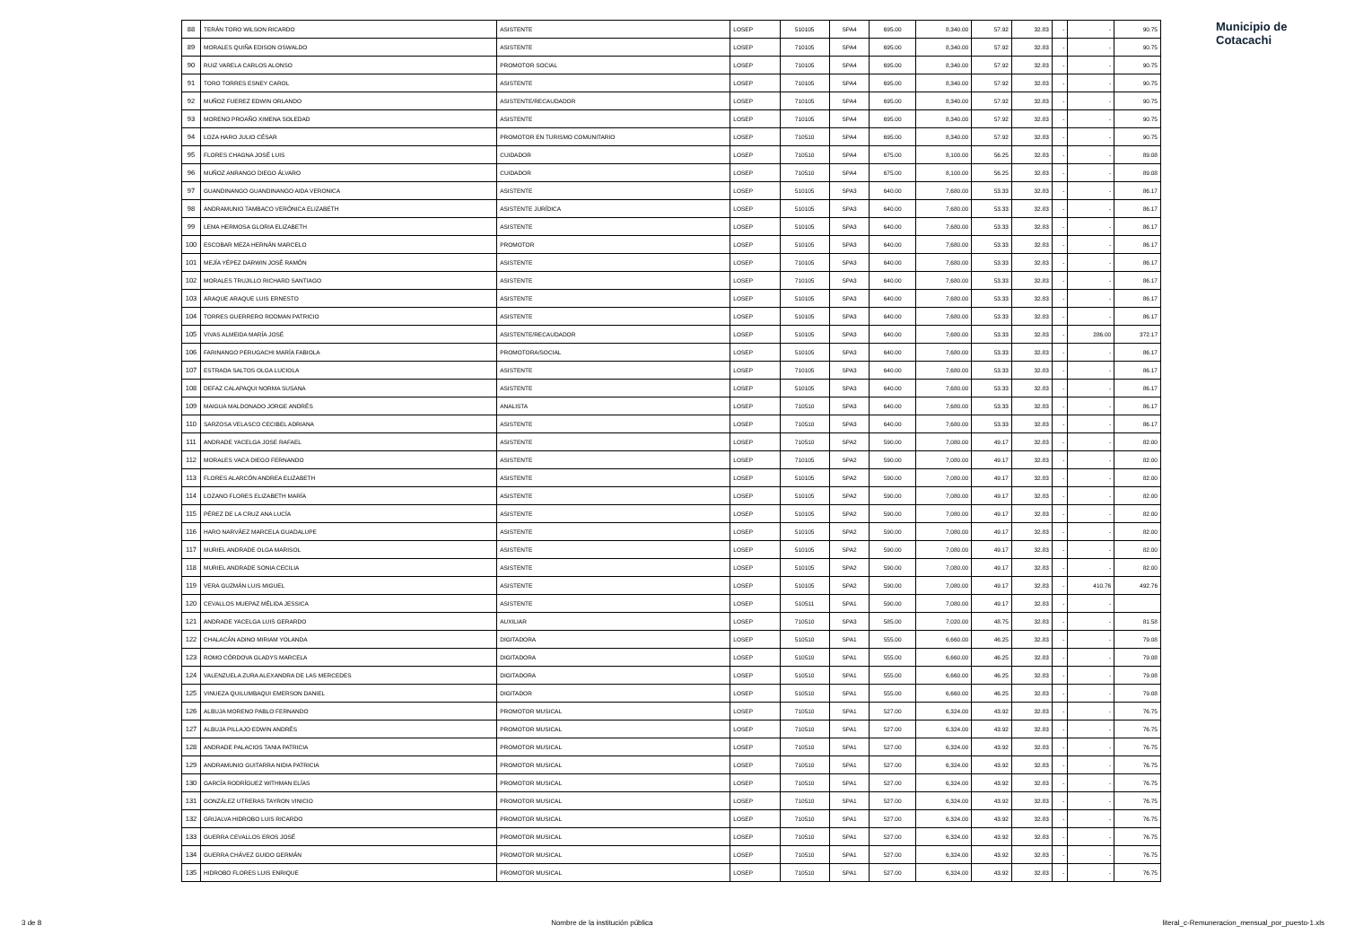| 88 | TERÁN TORO WILSON RICARDO | ASISTENTE | LOSEP | 510105 | SPA4 | 695.00 | 8,340.00 | 57.92 | 32.83 | - | - | 90.75 |
| 89 | MORALES QUIÑA EDISON OSWALDO | ASISTENTE | LOSEP | 710105 | SPA4 | 695.00 | 8,340.00 | 57.92 | 32.83 | - | - | 90.75 |
| 90 | RUIZ VARELA CARLOS ALONSO | PROMOTOR SOCIAL | LOSEP | 710105 | SPA4 | 695.00 | 8,340.00 | 57.92 | 32.83 | - | - | 90.75 |
| 91 | TORO TORRES ESNEY CAROL | ASISTENTE | LOSEP | 710105 | SPA4 | 695.00 | 8,340.00 | 57.92 | 32.83 | - | - | 90.75 |
| 92 | MUÑOZ FUEREZ EDWIN ORLANDO | ASISTENTE/RECAUDADOR | LOSEP | 710105 | SPA4 | 695.00 | 8,340.00 | 57.92 | 32.83 | - | - | 90.75 |
| 93 | MORENO PROAÑO XIMENA SOLEDAD | ASISTENTE | LOSEP | 710105 | SPA4 | 695.00 | 8,340.00 | 57.92 | 32.83 | - | - | 90.75 |
| 94 | LOZA HARO JULIO CÉSAR | PROMOTOR EN TURISMO COMUNITARIO | LOSEP | 710510 | SPA4 | 695.00 | 8,340.00 | 57.92 | 32.83 | - | - | 90.75 |
| 95 | FLORES CHAGNA JOSÉ LUIS | CUIDADOR | LOSEP | 710510 | SPA4 | 675.00 | 8,100.00 | 56.25 | 32.83 | - | - | 89.08 |
| 96 | MUÑOZ ANRANGO DIEGO ÁLVARO | CUIDADOR | LOSEP | 710510 | SPA4 | 675.00 | 8,100.00 | 56.25 | 32.83 | - | - | 89.08 |
| 97 | GUANDINANGO GUANDINANGO AIDA VERONICA | ASISTENTE | LOSEP | 510105 | SPA3 | 640.00 | 7,680.00 | 53.33 | 32.83 | - | - | 86.17 |
| 98 | ANDRAMUNIO TAMBACO VERÓNICA ELIZABETH | ASISTENTE JURÍDICA | LOSEP | 510105 | SPA3 | 640.00 | 7,680.00 | 53.33 | 32.83 | - | - | 86.17 |
| 99 | LEMA HERMOSA GLORIA ELIZABETH | ASISTENTE | LOSEP | 510105 | SPA3 | 640.00 | 7,680.00 | 53.33 | 32.83 | - | - | 86.17 |
| 100 | ESCOBAR MEZA HERNÁN MARCELO | PROMOTOR | LOSEP | 510105 | SPA3 | 640.00 | 7,680.00 | 53.33 | 32.83 | - | - | 86.17 |
| 101 | MEJÍA YÉPEZ DARWIN JOSÉ RAMÓN | ASISTENTE | LOSEP | 710105 | SPA3 | 640.00 | 7,680.00 | 53.33 | 32.83 | - | - | 86.17 |
| 102 | MORALES TRUJILLO RICHARD SANTIAGO | ASISTENTE | LOSEP | 710105 | SPA3 | 640.00 | 7,680.00 | 53.33 | 32.83 | - | - | 86.17 |
| 103 | ARAQUE ARAQUE LUIS ERNESTO | ASISTENTE | LOSEP | 510105 | SPA3 | 640.00 | 7,680.00 | 53.33 | 32.83 | - | - | 86.17 |
| 104 | TORRES GUERRERO RODMAN PATRICIO | ASISTENTE | LOSEP | 510105 | SPA3 | 640.00 | 7,680.00 | 53.33 | 32.83 | - | - | 86.17 |
| 105 | VIVAS ALMEIDA MARÍA JOSÉ | ASISTENTE/RECAUDADOR | LOSEP | 510105 | SPA3 | 640.00 | 7,680.00 | 53.33 | 32.83 | - | 286.00 | 372.17 |
| 106 | FARINANGO PERUGACHI MARÍA FABIOLA | PROMOTORA/SOCIAL | LOSEP | 510105 | SPA3 | 640.00 | 7,680.00 | 53.33 | 32.83 | - | - | 86.17 |
| 107 | ESTRADA SALTOS OLGA LUCIOLA | ASISTENTE | LOSEP | 710105 | SPA3 | 640.00 | 7,680.00 | 53.33 | 32.83 | - | - | 86.17 |
| 108 | DEFAZ CALAPAQUI NORMA SUSANA | ASISTENTE | LOSEP | 510105 | SPA3 | 640.00 | 7,680.00 | 53.33 | 32.83 | - | - | 86.17 |
| 109 | MAIGUA MALDONADO JORGE ANDRÉS | ANALISTA | LOSEP | 710510 | SPA3 | 640.00 | 7,680.00 | 53.33 | 32.83 | - | - | 86.17 |
| 110 | SARZOSA VELASCO CECIBEL ADRIANA | ASISTENTE | LOSEP | 710510 | SPA3 | 640.00 | 7,680.00 | 53.33 | 32.83 | - | - | 86.17 |
| 111 | ANDRADE YACELGA JOSE RAFAEL | ASISTENTE | LOSEP | 710510 | SPA2 | 590.00 | 7,080.00 | 49.17 | 32.83 | - | - | 82.00 |
| 112 | MORALES VACA DIEGO FERNANDO | ASISTENTE | LOSEP | 710105 | SPA2 | 590.00 | 7,080.00 | 49.17 | 32.83 | - | - | 82.00 |
| 113 | FLORES ALARCÓN ANDREA ELIZABETH | ASISTENTE | LOSEP | 510105 | SPA2 | 590.00 | 7,080.00 | 49.17 | 32.83 | - | - | 82.00 |
| 114 | LOZANO FLORES ELIZABETH MARÍA | ASISTENTE | LOSEP | 510105 | SPA2 | 590.00 | 7,080.00 | 49.17 | 32.83 | - | - | 82.00 |
| 115 | PÉREZ DE LA CRUZ ANA LUCÍA | ASISTENTE | LOSEP | 510105 | SPA2 | 590.00 | 7,080.00 | 49.17 | 32.83 | - | - | 82.00 |
| 116 | HARO NARVÁEZ MARCELA GUADALUPE | ASISTENTE | LOSEP | 510105 | SPA2 | 590.00 | 7,080.00 | 49.17 | 32.83 | - | - | 82.00 |
| 117 | MURIEL ANDRADE OLGA MARISOL | ASISTENTE | LOSEP | 510105 | SPA2 | 590.00 | 7,080.00 | 49.17 | 32.83 | - | - | 82.00 |
| 118 | MURIEL ANDRADE SONIA CECILIA | ASISTENTE | LOSEP | 510105 | SPA2 | 590.00 | 7,080.00 | 49.17 | 32.83 | - | - | 82.00 |
| 119 | VERA GUZMÁN LUIS MIGUEL | ASISTENTE | LOSEP | 510105 | SPA2 | 590.00 | 7,080.00 | 49.17 | 32.83 | - | 410.76 | 492.76 |
| 120 | CEVALLOS MUEPAZ MÉLIDA JESSICA | ASISTENTE | LOSEP | 510511 | SPA1 | 590.00 | 7,080.00 | 49.17 | 32.83 | - | - | |
| 121 | ANDRADE YACELGA LUIS GERARDO | AUXILIAR | LOSEP | 710510 | SPA3 | 585.00 | 7,020.00 | 48.75 | 32.83 | - | - | 81.58 |
| 122 | CHALACÁN ADINO MIRIAM YOLANDA | DIGITADORA | LOSEP | 510510 | SPA1 | 555.00 | 6,660.00 | 46.25 | 32.83 | - | - | 79.08 |
| 123 | ROMO CÓRDOVA GLADYS MARCELA | DIGITADORA | LOSEP | 510510 | SPA1 | 555.00 | 6,660.00 | 46.25 | 32.83 | - | - | 79.08 |
| 124 | VALENZUELA ZURA ALEXANDRA DE LAS MERCEDES | DIGITADORA | LOSEP | 510510 | SPA1 | 555.00 | 6,660.00 | 46.25 | 32.83 | - | - | 79.08 |
| 125 | VINUEZA QUILUMBAQUI EMERSON DANIEL | DIGITADOR | LOSEP | 510510 | SPA1 | 555.00 | 6,660.00 | 46.25 | 32.83 | - | - | 79.08 |
| 126 | ALBUJA MORENO PABLO FERNANDO | PROMOTOR MUSICAL | LOSEP | 710510 | SPA1 | 527.00 | 6,324.00 | 43.92 | 32.83 | - | - | 76.75 |
| 127 | ALBUJA PILLAJO EDWIN ANDRÉS | PROMOTOR MUSICAL | LOSEP | 710510 | SPA1 | 527.00 | 6,324.00 | 43.92 | 32.83 | - | - | 76.75 |
| 128 | ANDRADE PALACIOS TANIA PATRICIA | PROMOTOR MUSICAL | LOSEP | 710510 | SPA1 | 527.00 | 6,324.00 | 43.92 | 32.83 | - | - | 76.75 |
| 129 | ANDRAMUNIO GUITARRA NIDIA PATRICIA | PROMOTOR MUSICAL | LOSEP | 710510 | SPA1 | 527.00 | 6,324.00 | 43.92 | 32.83 | - | - | 76.75 |
| 130 | GARCÍA RODRÍGUEZ WITHMAN ELÍAS | PROMOTOR MUSICAL | LOSEP | 710510 | SPA1 | 527.00 | 6,324.00 | 43.92 | 32.83 | - | - | 76.75 |
| 131 | GONZÁLEZ UTRERAS TAYRON VINICIO | PROMOTOR MUSICAL | LOSEP | 710510 | SPA1 | 527.00 | 6,324.00 | 43.92 | 32.83 | - | - | 76.75 |
| 132 | GRIJALVA HIDROBO LUIS RICARDO | PROMOTOR MUSICAL | LOSEP | 710510 | SPA1 | 527.00 | 6,324.00 | 43.92 | 32.83 | - | - | 76.75 |
| 133 | GUERRA CEVALLOS EROS JOSÉ | PROMOTOR MUSICAL | LOSEP | 710510 | SPA1 | 527.00 | 6,324.00 | 43.92 | 32.83 | - | - | 76.75 |
| 134 | GUERRA CHÁVEZ GUIDO GERMÁN | PROMOTOR MUSICAL | LOSEP | 710510 | SPA1 | 527.00 | 6,324.00 | 43.92 | 32.83 | - | - | 76.75 |
| 135 | HIDROBO FLORES LUIS ENRIQUE | PROMOTOR MUSICAL | LOSEP | 710510 | SPA1 | 527.00 | 6,324.00 | 43.92 | 32.83 | - | - | 76.75 |
Municipio de
Cotacachi
3 de 8 Nombre de la institución pública literal_c-Remuneracion_mensual_por_puesto-1.xls